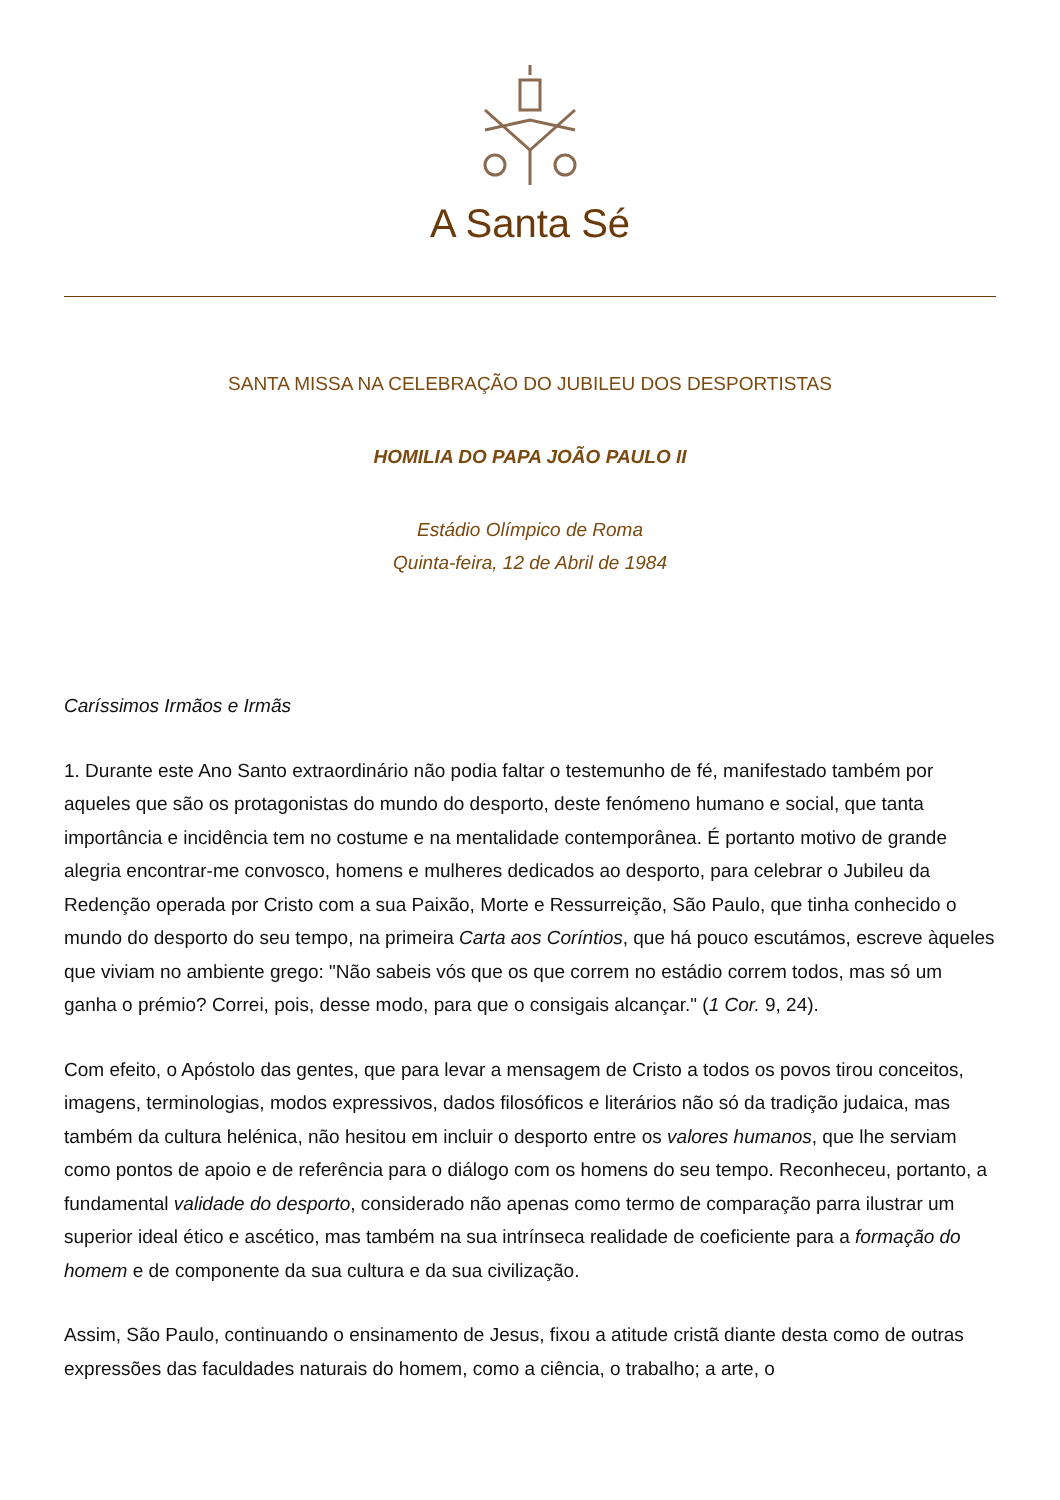A Santa Sé
SANTA MISSA NA CELEBRAÇÃO DO JUBILEU DOS DESPORTISTAS
HOMILIA DO PAPA JOÃO PAULO II
Estádio Olímpico de Roma
Quinta-feira, 12 de Abril de 1984
Caríssimos Irmãos e Irmãs
1. Durante este Ano Santo extraordinário não podia faltar o testemunho de fé, manifestado também por aqueles que são os protagonistas do mundo do desporto, deste fenómeno humano e social, que tanta importância e incidência tem no costume e na mentalidade contemporânea. É portanto motivo de grande alegria encontrar-me convosco, homens e mulheres dedicados ao desporto, para celebrar o Jubileu da Redenção operada por Cristo com a sua Paixão, Morte e Ressurreição, São Paulo, que tinha conhecido o mundo do desporto do seu tempo, na primeira Carta aos Coríntios, que há pouco escutámos, escreve àqueles que viviam no ambiente grego: "Não sabeis vós que os que correm no estádio correm todos, mas só um ganha o prémio? Correi, pois, desse modo, para que o consigais alcançar." (1 Cor. 9, 24).
Com efeito, o Apóstolo das gentes, que para levar a mensagem de Cristo a todos os povos tirou conceitos, imagens, terminologias, modos expressivos, dados filosóficos e literários não só da tradição judaica, mas também da cultura helénica, não hesitou em incluir o desporto entre os valores humanos, que lhe serviam como pontos de apoio e de referência para o diálogo com os homens do seu tempo. Reconheceu, portanto, a fundamental validade do desporto, considerado não apenas como termo de comparação parra ilustrar um superior ideal ético e ascético, mas também na sua intrínseca realidade de coeficiente para a formação do homem e de componente da sua cultura e da sua civilização.
Assim, São Paulo, continuando o ensinamento de Jesus, fixou a atitude cristã diante desta como de outras expressões das faculdades naturais do homem, como a ciência, o trabalho; a arte, o